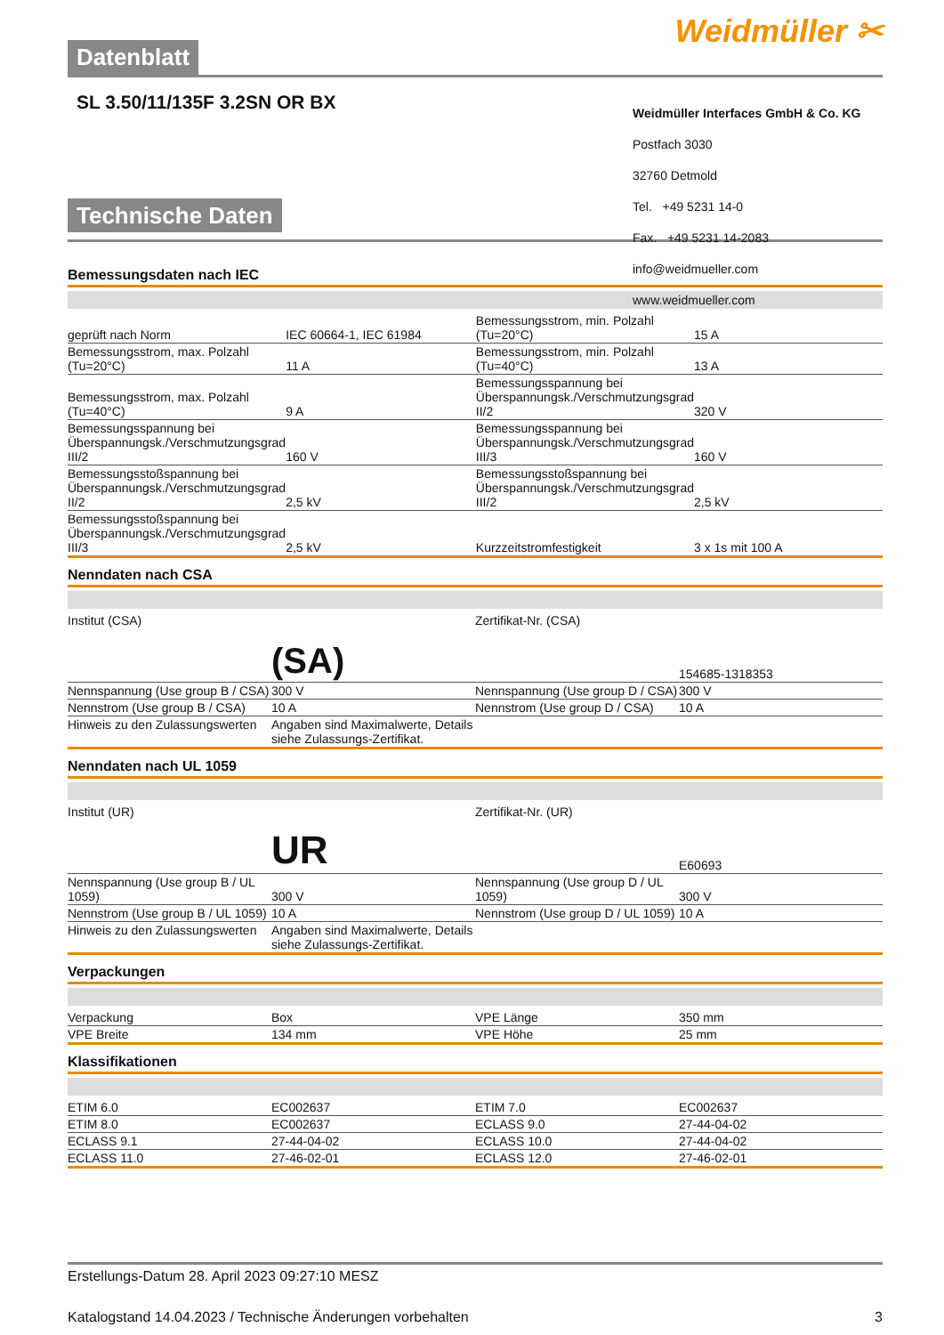Datenblatt
Weidmüller ✂
SL 3.50/11/135F 3.2SN OR BX
Technische Daten
Bemessungsdaten nach IEC
| geprüft nach Norm | IEC 60664-1, IEC 61984 | | Bemessungsstrom, min. Polzahl (Tu=20°C) | 15 A |
| Bemessungsstrom, max. Polzahl (Tu=20°C) | 11 A | | Bemessungsstrom, min. Polzahl (Tu=40°C) | 13 A |
| Bemessungsstrom, max. Polzahl (Tu=40°C) | 9 A | | Bemessungsspannung bei Überspannungsk./Verschmutzungsgrad II/2 | 320 V |
| Bemessungsspannung bei Überspannungsk./Verschmutzungsgrad III/2 | 160 V | | Bemessungsspannung bei Überspannungsk./Verschmutzungsgrad III/3 | 160 V |
| Bemessungsstoßspannung bei Überspannungsk./Verschmutzungsgrad II/2 | 2,5 kV | | Bemessungsstoßspannung bei Überspannungsk./Verschmutzungsgrad III/2 | 2,5 kV |
| Bemessungsstoßspannung bei Überspannungsk./Verschmutzungsgrad III/3 | 2,5 kV | | Kurzzeitstromfestigkeit | 3 x 1s mit 100 A |
Nenndaten nach CSA
| Institut (CSA) | (SA) | | Zertifikat-Nr. (CSA) | 154685-1318353 |
| Nennspannung (Use group B / CSA) | 300 V | | Nennspannung (Use group D / CSA) | 300 V |
| Nennstrom (Use group B / CSA) | 10 A | | Nennstrom (Use group D / CSA) | 10 A |
| Hinweis zu den Zulassungswerten | Angaben sind Maximalwerte, Details siehe Zulassungs-Zertifikat. | | | |
Nenndaten nach UL 1059
| Institut (UR) | UR | | Zertifikat-Nr. (UR) | E60693 |
| Nennspannung (Use group B / UL 1059) | 300 V | | Nennspannung (Use group D / UL 1059) | 300 V |
| Nennstrom (Use group B / UL 1059) | 10 A | | Nennstrom (Use group D / UL 1059) | 10 A |
| Hinweis zu den Zulassungswerten | Angaben sind Maximalwerte, Details siehe Zulassungs-Zertifikat. | | | |
Verpackungen
| Verpackung | Box | | VPE Länge | 350 mm |
| VPE Breite | 134 mm | | VPE Höhe | 25 mm |
Klassifikationen
| ETIM 6.0 | EC002637 | | ETIM 7.0 | EC002637 |
| ETIM 8.0 | EC002637 | | ECLASS 9.0 | 27-44-04-02 |
| ECLASS 9.1 | 27-44-04-02 | | ECLASS 10.0 | 27-44-04-02 |
| ECLASS 11.0 | 27-46-02-01 | | ECLASS 12.0 | 27-46-02-01 |
Weidmüller Interfaces GmbH & Co. KG
Postfach 3030
32760 Detmold
Tel. +49 5231 14-0
Fax. +49 5231 14-2083
info@weidmueller.com
www.weidmueller.com
Erstellungs-Datum 28. April 2023 09:27:10 MESZ
Katalogstand 14.04.2023 / Technische Änderungen vorbehalten 3